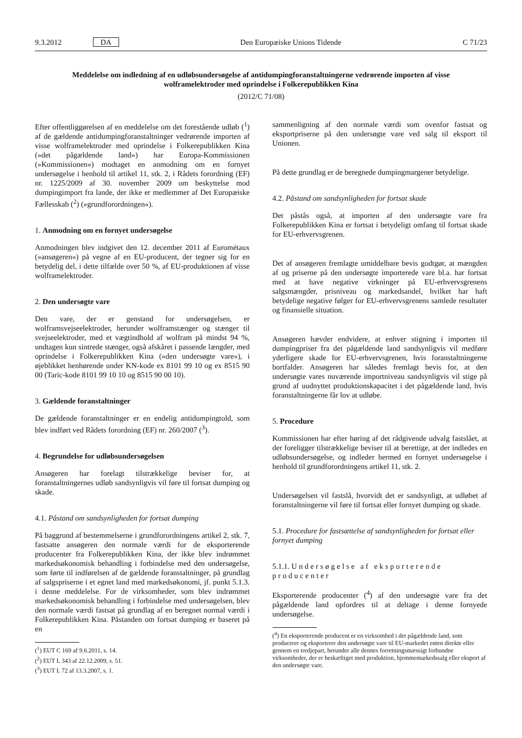9.3.2012 DA Den Europæiske Unions Tidende C 71/23
Meddelelse om indledning af en udløbsundersøgelse af antidumpingforanstaltningerne vedrørende importen af visse wolframelektroder med oprindelse i Folkerepublikken Kina
(2012/C 71/08)
Efter offentliggørelsen af en meddelelse om det forestående udløb (<sup>1</sup>) af de gældende antidumpingforanstaltninger vedrørende importen af visse wolframelektroder med oprindelse i Folkerepublikken Kina (»det pågældende land«) har Europa-Kommissionen (»Kommissionen«) modtaget en anmodning om en fornyet undersøgelse i henhold til artikel 11, stk. 2, i Rådets forordning (EF) nr. 1225/2009 af 30. november 2009 om beskyttelse mod dumpingimport fra lande, der ikke er medlemmer af Det Europæiske Fællesskab (<sup>2</sup>) (»grundforordningen«).
1. Anmodning om en fornyet undersøgelse
Anmodningen blev indgivet den 12. december 2011 af Eurométaux (»ansøgeren«) på vegne af en EU-producent, der tegner sig for en betydelig del, i dette tilfælde over 50 %, af EU-produktionen af visse wolframelektroder.
2. Den undersøgte vare
Den vare, der er genstand for undersøgelsen, er wolframsvejseelektroder, herunder wolframstænger og stænger til svejseelektroder, med et vægtindhold af wolfram på mindst 94 %, undtagen kun sintrede stænger, også afskåret i passende længder, med oprindelse i Folkerepublikken Kina (»den undersøgte vare«), i øjeblikket henhørende under KN-kode ex 8101 99 10 og ex 8515 90 00 (Taric-kode 8101 99 10 10 og 8515 90 00 10).
3. Gældende foranstaltninger
De gældende foranstaltninger er en endelig antidumpingtold, som blev indført ved Rådets forordning (EF) nr. 260/2007 (<sup>3</sup>).
4. Begrundelse for udløbsundersøgelsen
Ansøgeren har forelagt tilstrækkelige beviser for, at foranstaltningernes udløb sandsynligvis vil føre til fortsat dumping og skade.
4.1. Påstand om sandsynligheden for fortsat dumping
På baggrund af bestemmelserne i grundforordningens artikel 2, stk. 7, fastsatte ansøgeren den normale værdi for de eksporterende producenter fra Folkerepublikken Kina, der ikke blev indrømmet markedsøkonomisk behandling i forbindelse med den undersøgelse, som førte til indførelsen af de gældende foranstaltninger, på grundlag af salgspriserne i et egnet land med markedsøkonomi, jf. punkt 5.1.3. i denne meddelelse. For de virksomheder, som blev indrømmet markedsøkonomisk behandling i forbindelse med undersøgelsen, blev den normale værdi fastsat på grundlag af en beregnet normal værdi i Folkerepublikken Kina. Påstanden om fortsat dumping er baseret på en
(<sup>1</sup>) EUT C 169 af 9.6.2011, s. 14.
(<sup>2</sup>) EUT L 343 af 22.12.2009, s. 51.
(<sup>3</sup>) EUT L 72 af 13.3.2007, s. 1.
sammenligning af den normale værdi som ovenfor fastsat og eksportpriserne på den undersøgte vare ved salg til eksport til Unionen.
På dette grundlag er de beregnede dumpingmargener betydelige.
4.2. Påstand om sandsynligheden for fortsat skade
Det påstås også, at importen af den undersøgte vare fra Folkerepublikken Kina er fortsat i betydeligt omfang til fortsat skade for EU-erhvervsgrenen.
Det af ansøgeren fremlagte umiddelbare bevis godtgør, at mængden af og priserne på den undersøgte importerede vare bl.a. har fortsat med at have negative virkninger på EU-erhvervsgrenens salgsmængder, prisniveau og markedsandel, hvilket har haft betydelige negative følger for EU-erhvervsgrenens samlede resultater og finansielle situation.
Ansøgeren hævder endvidere, at enhver stigning i importen til dumpingpriser fra det pågældende land sandsynligvis vil medføre yderligere skade for EU-erhvervsgrenen, hvis foranstaltningerne bortfalder. Ansøgeren har således fremlagt bevis for, at den undersøgte vares nuværende importniveau sandsynligvis vil stige på grund af uudnyttet produktionskapacitet i det pågældende land, hvis foranstaltningerne får lov at udløbe.
5. Procedure
Kommissionen har efter høring af det rådgivende udvalg fastslået, at der foreligger tilstrækkelige beviser til at berettige, at der indledes en udløbsundersøgelse, og indleder hermed en fornyet undersøgelse i henhold til grundforordningens artikel 11, stk. 2.
Undersøgelsen vil fastslå, hvorvidt det er sandsynligt, at udløbet af foranstaltningerne vil føre til fortsat eller fornyet dumping og skade.
5.1. Procedure for fastsættelse af sandsynligheden for fortsat eller fornyet dumping
5.1.1. Undersøgelse af eksporterende producenter
Eksporterende producenter (<sup>4</sup>) af den undersøgte vare fra det pågældende land opfordres til at deltage i denne fornyede undersøgelse.
(<sup>4</sup>) En eksporterende producent er en virksomhed i det pågældende land, som producerer og eksporterer den undersøgte vare til EU-markedet enten direkte eller gennem en tredjepart, herunder alle dennes forretningsmæssigt forbundne virksomheder, der er beskæftiget med produktion, hjemmemarkedssalg eller eksport af den undersøgte vare.